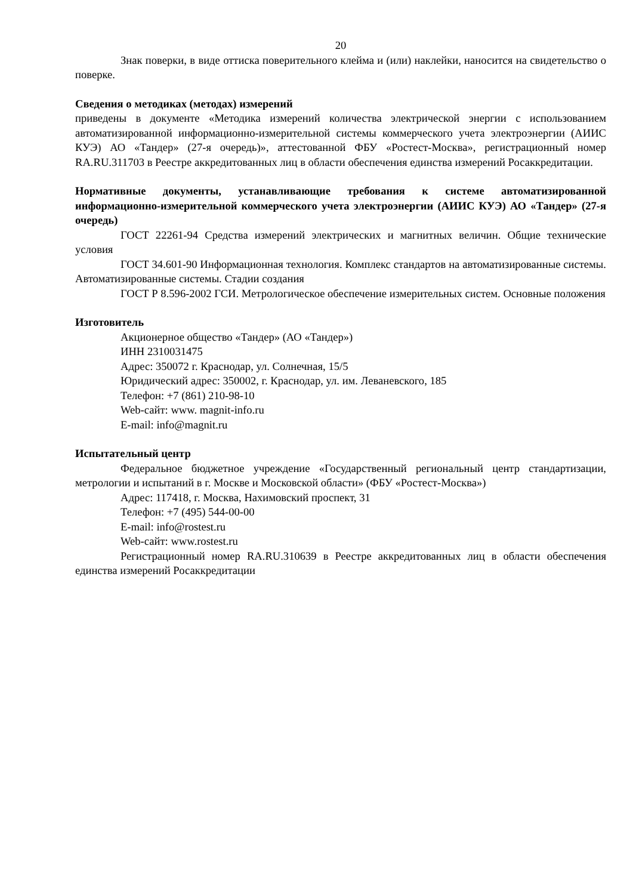20
Знак поверки, в виде оттиска поверительного клейма и (или) наклейки, наносится на свидетельство о поверке.
Сведения о методиках (методах) измерений
приведены в документе «Методика измерений количества электрической энергии с использованием автоматизированной информационно-измерительной системы коммерческого учета электроэнергии (АИИС КУЭ) АО «Тандер» (27-я очередь)», аттестованной ФБУ «Ростест-Москва», регистрационный номер RA.RU.311703 в Реестре аккредитованных лиц в области обеспечения единства измерений Росаккредитации.
Нормативные документы, устанавливающие требования к системе автоматизированной информационно-измерительной коммерческого учета электроэнергии (АИИС КУЭ) АО «Тандер» (27-я очередь)
ГОСТ 22261-94 Средства измерений электрических и магнитных величин. Общие технические условия
ГОСТ 34.601-90 Информационная технология. Комплекс стандартов на автоматизированные системы. Автоматизированные системы. Стадии создания
ГОСТ Р 8.596-2002 ГСИ. Метрологическое обеспечение измерительных систем. Основные положения
Изготовитель
Акционерное общество «Тандер» (АО «Тандер»)
ИНН 2310031475
Адрес: 350072 г. Краснодар, ул. Солнечная, 15/5
Юридический адрес: 350002, г. Краснодар, ул. им. Леваневского, 185
Телефон: +7 (861) 210-98-10
Web-сайт: www. magnit-info.ru
E-mail: info@magnit.ru
Испытательный центр
Федеральное бюджетное учреждение «Государственный региональный центр стандартизации, метрологии и испытаний в г. Москве и Московской области» (ФБУ «Ростест-Москва»)
Адрес: 117418, г. Москва, Нахимовский проспект, 31
Телефон: +7 (495) 544-00-00
E-mail: info@rostest.ru
Web-сайт: www.rostest.ru
Регистрационный номер RA.RU.310639 в Реестре аккредитованных лиц в области обеспечения единства измерений Росаккредитации